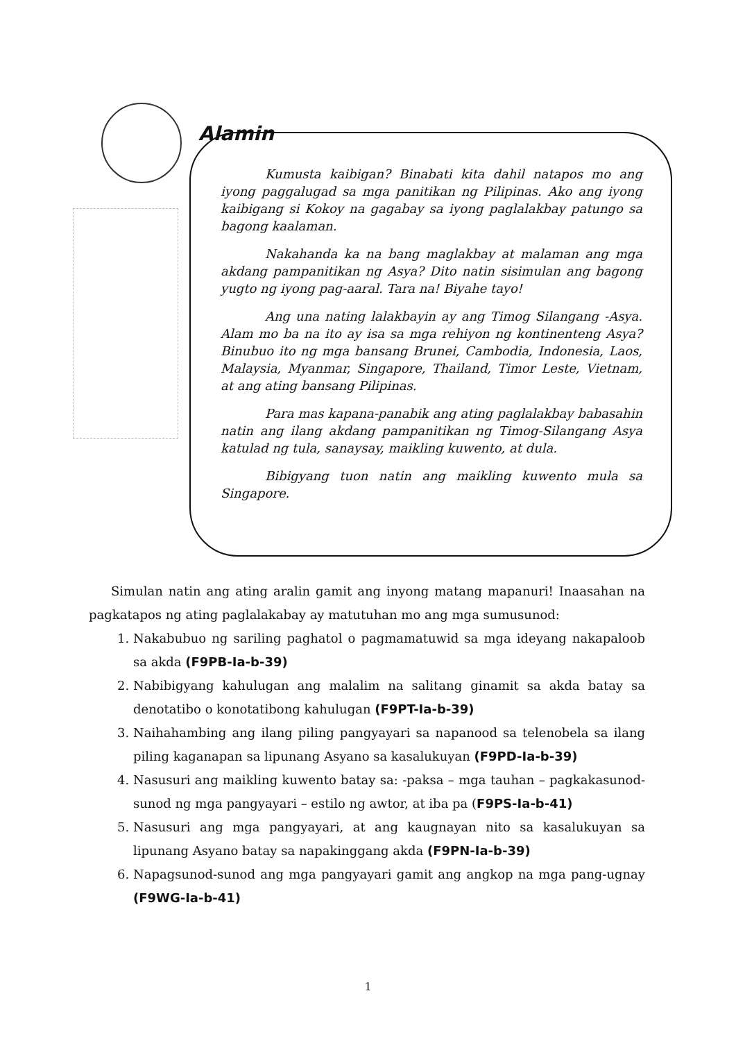Alamin
Kumusta kaibigan? Binabati kita dahil natapos mo ang iyong paggalugad sa mga panitikan ng Pilipinas. Ako ang iyong kaibigang si Kokoy na gagabay sa iyong paglalakbay patungo sa bagong kaalaman.
Nakahanda ka na bang maglakbay at malaman ang mga akdang pampanitikan ng Asya? Dito natin sisimulan ang bagong yugto ng iyong pag-aaral. Tara na! Biyahe tayo!
Ang una nating lalakbayin ay ang Timog Silangang -Asya. Alam mo ba na ito ay isa sa mga rehiyon ng kontinenteng Asya? Binubuo ito ng mga bansang Brunei, Cambodia, Indonesia, Laos, Malaysia, Myanmar, Singapore, Thailand, Timor Leste, Vietnam, at ang ating bansang Pilipinas.
Para mas kapana-panabik ang ating paglalakbay babasahin natin ang ilang akdang pampanitikan ng Timog-Silangang Asya katulad ng tula, sanaysay, maikling kuwento, at dula.
Bibigyang tuon natin ang maikling kuwento mula sa Singapore.
Simulan natin ang ating aralin gamit ang inyong matang mapanuri! Inaasahan na pagkatapos ng ating paglalakabay ay matutuhan mo ang mga sumusunod:
1. Nakabubuo ng sariling paghatol o pagmamatuwid sa mga ideyang nakapaloob sa akda (F9PB-Ia-b-39)
2. Nabibigyang kahulugan ang malalim na salitang ginamit sa akda batay sa denotatibo o konotatibong kahulugan (F9PT-Ia-b-39)
3. Naihahambing ang ilang piling pangyayari sa napanood sa telenobela sa ilang piling kaganapan sa lipunang Asyano sa kasalukuyan (F9PD-Ia-b-39)
4. Nasusuri ang maikling kuwento batay sa: -paksa – mga tauhan – pagkakasunod-sunod ng mga pangyayari – estilo ng awtor, at iba pa (F9PS-Ia-b-41)
5. Nasusuri ang mga pangyayari, at ang kaugnayan nito sa kasalukuyan sa lipunang Asyano batay sa napakinggang akda (F9PN-Ia-b-39)
6. Napagsunod-sunod ang mga pangyayari gamit ang angkop na mga pang-ugnay (F9WG-Ia-b-41)
1